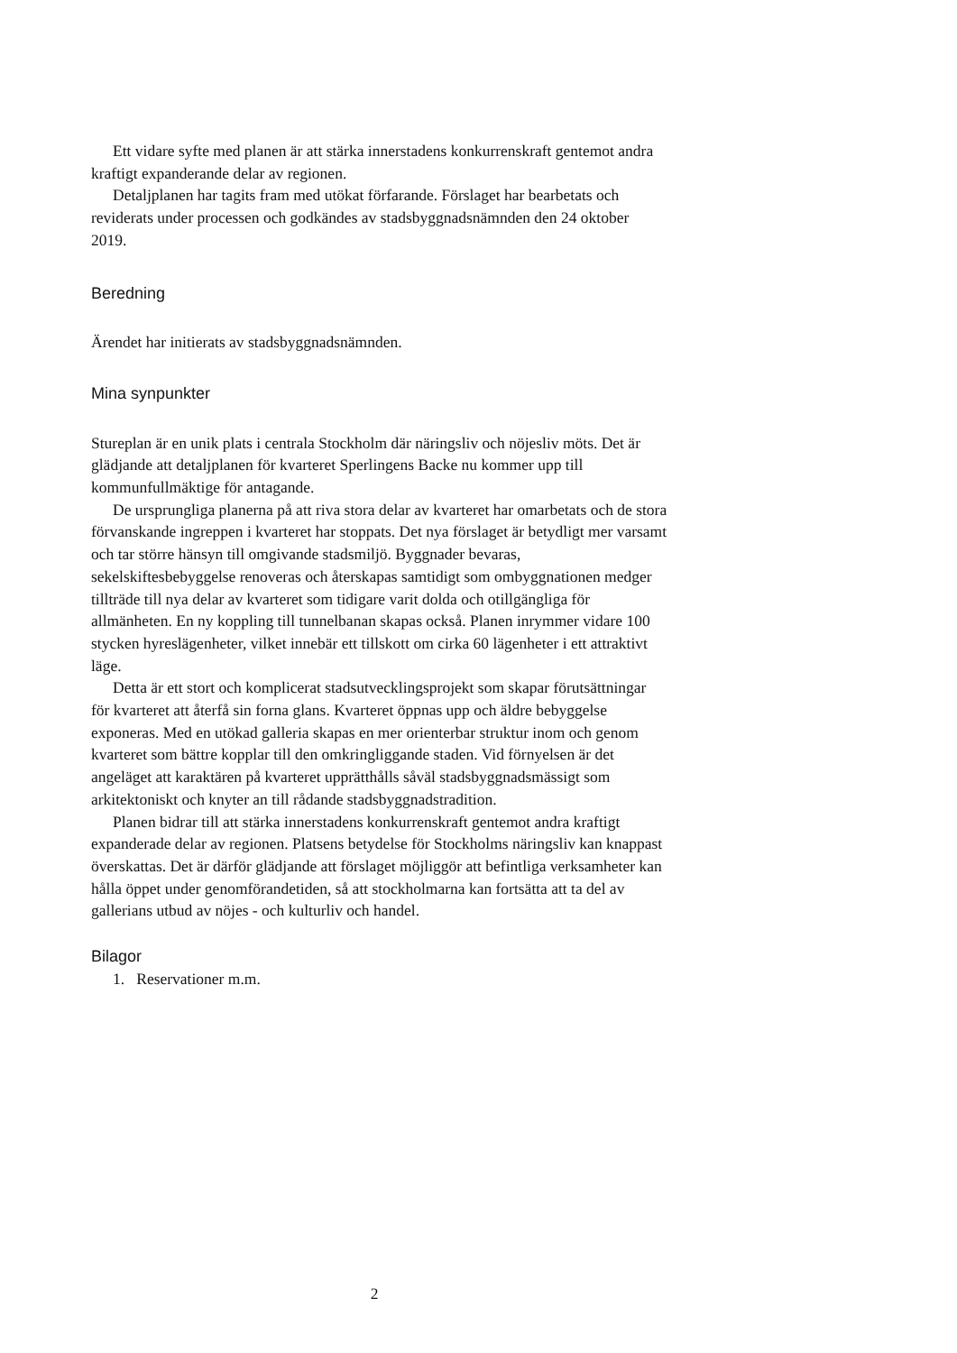Ett vidare syfte med planen är att stärka innerstadens konkurrenskraft gentemot andra kraftigt expanderande delar av regionen.
Detaljplanen har tagits fram med utökat förfarande. Förslaget har bearbetats och reviderats under processen och godkändes av stadsbyggnadsnämnden den 24 oktober 2019.
Beredning
Ärendet har initierats av stadsbyggnadsnämnden.
Mina synpunkter
Stureplan är en unik plats i centrala Stockholm där näringsliv och nöjesliv möts. Det är glädjande att detaljplanen för kvarteret Sperlingens Backe nu kommer upp till kommunfullmäktige för antagande.
De ursprungliga planerna på att riva stora delar av kvarteret har omarbetats och de stora förvanskande ingreppen i kvarteret har stoppats. Det nya förslaget är betydligt mer varsamt och tar större hänsyn till omgivande stadsmiljö. Byggnader bevaras, sekelskiftesbebyggelse renoveras och återskapas samtidigt som ombyggnationen medger tillträde till nya delar av kvarteret som tidigare varit dolda och otillgängliga för allmänheten. En ny koppling till tunnelbanan skapas också. Planen inrymmer vidare 100 stycken hyreslägenheter, vilket innebär ett tillskott om cirka 60 lägenheter i ett attraktivt läge.
Detta är ett stort och komplicerat stadsutvecklingsprojekt som skapar förutsättningar för kvarteret att återfå sin forna glans. Kvarteret öppnas upp och äldre bebyggelse exponeras. Med en utökad galleria skapas en mer orienterbar struktur inom och genom kvarteret som bättre kopplar till den omkringliggande staden. Vid förnyelsen är det angeläget att karaktären på kvarteret upprätthålls såväl stadsbyggnadsmässigt som arkitektoniskt och knyter an till rådande stadsbyggnadstradition.
Planen bidrar till att stärka innerstadens konkurrenskraft gentemot andra kraftigt expanderade delar av regionen. Platsens betydelse för Stockholms näringsliv kan knappast överskattas. Det är därför glädjande att förslaget möjliggör att befintliga verksamheter kan hålla öppet under genomförandetiden, så att stockholmarna kan fortsätta att ta del av gallerians utbud av nöjes - och kulturliv och handel.
Bilagor
1. Reservationer m.m.
2